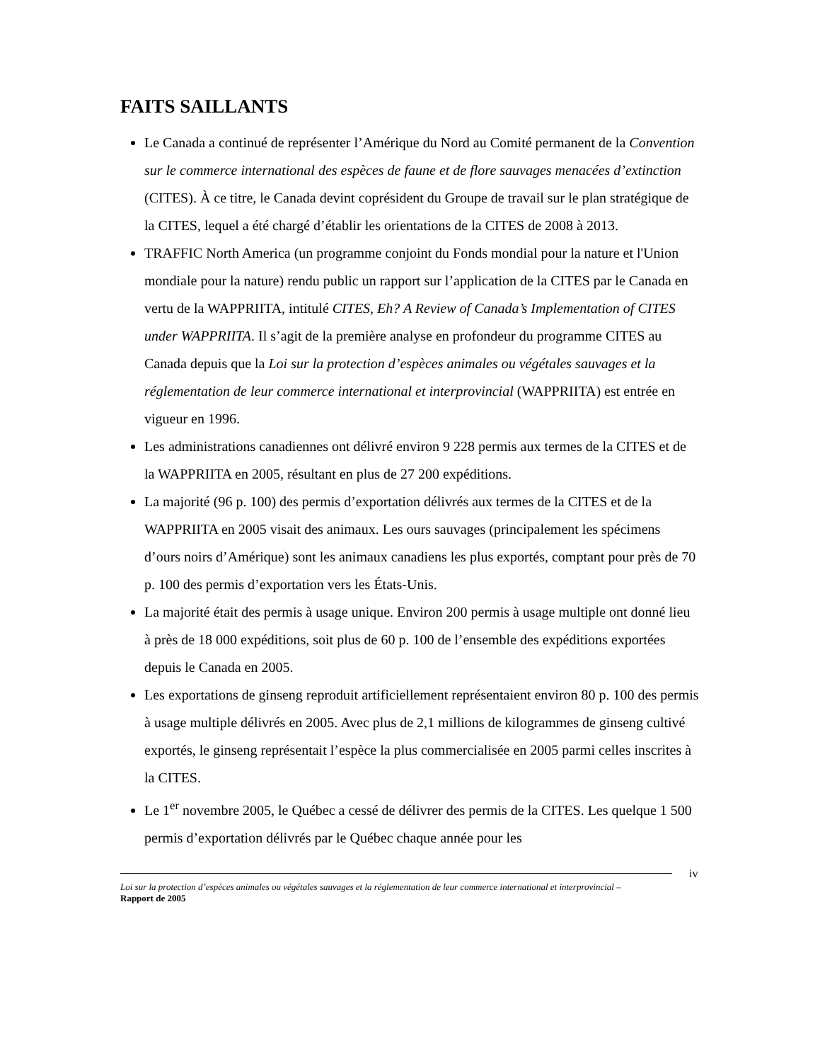FAITS SAILLANTS
Le Canada a continué de représenter l’Amérique du Nord au Comité permanent de la Convention sur le commerce international des espèces de faune et de flore sauvages menacées d’extinction (CITES). À ce titre, le Canada devint coprésident du Groupe de travail sur le plan stratégique de la CITES, lequel a été chargé d’établir les orientations de la CITES de 2008 à 2013.
TRAFFIC North America (un programme conjoint du Fonds mondial pour la nature et l'Union mondiale pour la nature) rendu public un rapport sur l’application de la CITES par le Canada en vertu de la WAPPRIITA, intitulé CITES, Eh? A Review of Canada’s Implementation of CITES under WAPPRIITA. Il s’agit de la première analyse en profondeur du programme CITES au Canada depuis que la Loi sur la protection d’espèces animales ou végétales sauvages et la réglementation de leur commerce international et interprovincial (WAPPRIITA) est entrée en vigueur en 1996.
Les administrations canadiennes ont délivré environ 9 228 permis aux termes de la CITES et de la WAPPRIITA en 2005, résultant en plus de 27 200 expéditions.
La majorité (96 p. 100) des permis d’exportation délivrés aux termes de la CITES et de la WAPPRIITA en 2005 visait des animaux. Les ours sauvages (principalement les spécimens d’ours noirs d’Amérique) sont les animaux canadiens les plus exportés, comptant pour près de 70 p. 100 des permis d’exportation vers les États-Unis.
La majorité était des permis à usage unique. Environ 200 permis à usage multiple ont donné lieu à près de 18 000 expéditions, soit plus de 60 p. 100 de l’ensemble des expéditions exportées depuis le Canada en 2005.
Les exportations de ginseng reproduit artificiellement représentaient environ 80 p. 100 des permis à usage multiple délivrés en 2005. Avec plus de 2,1 millions de kilogrammes de ginseng cultivé exportés, le ginseng représentait l’espèce la plus commercialisée en 2005 parmi celles inscrites à la CITES.
Le 1<sup>er</sup> novembre 2005, le Québec a cessé de délivrer des permis de la CITES. Les quelque 1 500 permis d’exportation délivrés par le Québec chaque année pour les
iv
Loi sur la protection d’espèces animales ou végétales sauvages et la réglementation de leur commerce international et interprovincial – Rapport de 2005